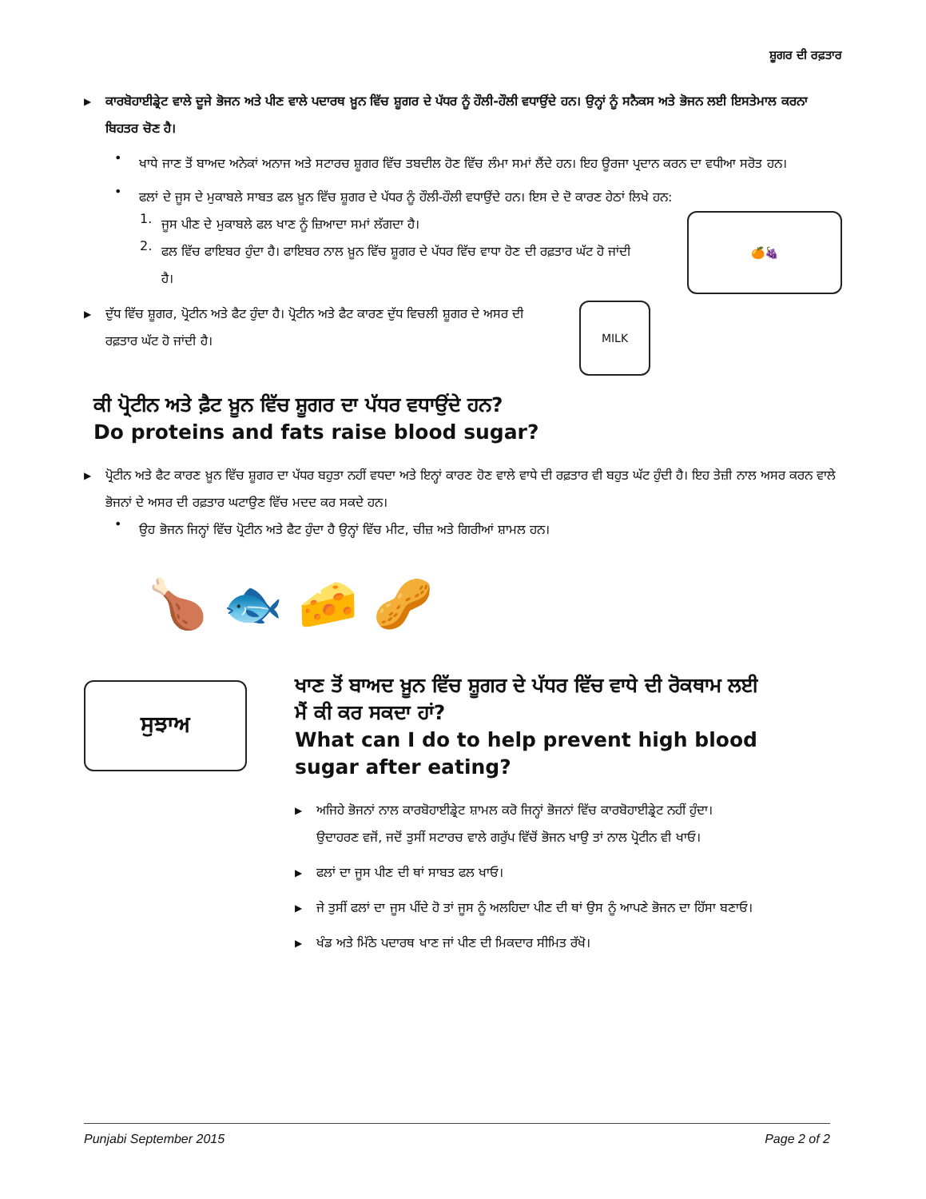ਸ਼ੂਗਰ ਦੀ ਰਫ਼ਤਾਰ
▶
ਕਾਰਬੋਹਾਈਡ੍ਰੇਟ ਵਾਲੇ ਦੂਜੇ ਭੋਜਨ ਅਤੇ ਪੀਣ ਵਾਲੇ ਪਦਾਰਥ ਖ਼ੂਨ ਵਿੱਚ ਸ਼ੂਗਰ ਦੇ ਪੱਧਰ ਨੂੰ ਹੌਲੀ-ਹੌਲੀ ਵਧਾਉਂਦੇ ਹਨ। ਉਨ੍ਹਾਂ ਨੂੰ ਸਨੈਕਸ ਅਤੇ ਭੋਜਨ ਲਈ ਇਸਤੇਮਾਲ ਕਰਨਾ ਬਿਹਤਰ ਚੋਣ ਹੈ।
•
ਖਾਧੇ ਜਾਣ ਤੋਂ ਬਾਅਦ ਅਨੇਕਾਂ ਅਨਾਜ ਅਤੇ ਸਟਾਰਚ ਸ਼ੂਗਰ ਵਿੱਚ ਤਬਦੀਲ ਹੋਣ ਵਿੱਚ ਲੰਮਾ ਸਮਾਂ ਲੈਂਦੇ ਹਨ। ਇਹ ਊਰਜਾ ਪ੍ਰਦਾਨ ਕਰਨ ਦਾ ਵਧੀਆ ਸਰੋਤ ਹਨ।
•
ਫਲਾਂ ਦੇ ਜੂਸ ਦੇ ਮੁਕਾਬਲੇ ਸਾਬਤ ਫਲ ਖ਼ੂਨ ਵਿੱਚ ਸ਼ੂਗਰ ਦੇ ਪੱਧਰ ਨੂੰ ਹੌਲੀ-ਹੌਲੀ ਵਧਾਉਂਦੇ ਹਨ। ਇਸ ਦੇ ਦੋ ਕਾਰਣ ਹੇਠਾਂ ਲਿਖੇ ਹਨ:
1.
ਜੂਸ ਪੀਣ ਦੇ ਮੁਕਾਬਲੇ ਫਲ ਖਾਣ ਨੂੰ ਜ਼ਿਆਦਾ ਸਮਾਂ ਲੱਗਦਾ ਹੈ।
2.
ਫਲ ਵਿੱਚ ਫਾਇਬਰ ਹੁੰਦਾ ਹੈ। ਫਾਇਬਰ ਨਾਲ ਖ਼ੂਨ ਵਿੱਚ ਸ਼ੂਗਰ ਦੇ ਪੱਧਰ ਵਿੱਚ ਵਾਧਾ ਹੋਣ ਦੀ ਰਫ਼ਤਾਰ ਘੱਟ ਹੋ ਜਾਂਦੀ ਹੈ।
🍊🍇
▶
ਦੁੱਧ ਵਿੱਚ ਸ਼ੂਗਰ, ਪ੍ਰੋਟੀਨ ਅਤੇ ਫੈਟ ਹੁੰਦਾ ਹੈ। ਪ੍ਰੋਟੀਨ ਅਤੇ ਫੈਟ ਕਾਰਣ ਦੁੱਧ ਵਿਚਲੀ ਸ਼ੂਗਰ ਦੇ ਅਸਰ ਦੀ ਰਫ਼ਤਾਰ ਘੱਟ ਹੋ ਜਾਂਦੀ ਹੈ।
MILK
ਕੀ ਪ੍ਰੋਟੀਨ ਅਤੇ ਫ਼ੈਟ ਖ਼ੂਨ ਵਿੱਚ ਸ਼ੂਗਰ ਦਾ ਪੱਧਰ ਵਧਾਉਂਦੇ ਹਨ?
Do proteins and fats raise blood sugar?
▶
ਪ੍ਰੋਟੀਨ ਅਤੇ ਫੈਟ ਕਾਰਣ ਖ਼ੂਨ ਵਿੱਚ ਸ਼ੂਗਰ ਦਾ ਪੱਧਰ ਬਹੁਤਾ ਨਹੀਂ ਵਧਦਾ ਅਤੇ ਇਨ੍ਹਾਂ ਕਾਰਣ ਹੋਣ ਵਾਲੇ ਵਾਧੇ ਦੀ ਰਫ਼ਤਾਰ ਵੀ ਬਹੁਤ ਘੱਟ ਹੁੰਦੀ ਹੈ। ਇਹ ਤੇਜ਼ੀ ਨਾਲ ਅਸਰ ਕਰਨ ਵਾਲੇ ਭੋਜਨਾਂ ਦੇ ਅਸਰ ਦੀ ਰਫ਼ਤਾਰ ਘਟਾਉਣ ਵਿੱਚ ਮਦਦ ਕਰ ਸਕਦੇ ਹਨ।
•
ਉਹ ਭੋਜਨ ਜਿਨ੍ਹਾਂ ਵਿੱਚ ਪ੍ਰੋਟੀਨ ਅਤੇ ਫੈਟ ਹੁੰਦਾ ਹੈ ਉਨ੍ਹਾਂ ਵਿੱਚ ਮੀਟ, ਚੀਜ਼ ਅਤੇ ਗਿਰੀਆਂ ਸ਼ਾਮਲ ਹਨ।
🍗 🐟 🧀 🥜
ਸੁਝਾਅ
ਖਾਣ ਤੋਂ ਬਾਅਦ ਖ਼ੂਨ ਵਿੱਚ ਸ਼ੂਗਰ ਦੇ ਪੱਧਰ ਵਿੱਚ ਵਾਧੇ ਦੀ ਰੋਕਥਾਮ ਲਈ ਮੈਂ ਕੀ ਕਰ ਸਕਦਾ ਹਾਂ?
What can I do to help prevent high blood sugar after eating?
▶
ਅਜਿਹੇ ਭੋਜਨਾਂ ਨਾਲ ਕਾਰਬੋਹਾਈਡ੍ਰੇਟ ਸ਼ਾਮਲ ਕਰੋ ਜਿਨ੍ਹਾਂ ਭੋਜਨਾਂ ਵਿੱਚ ਕਾਰਬੋਹਾਈਡ੍ਰੇਟ ਨਹੀਂ ਹੁੰਦਾ। ਉਦਾਹਰਣ ਵਜੋਂ, ਜਦੋਂ ਤੁਸੀਂ ਸਟਾਰਚ ਵਾਲੇ ਗਰੁੱਪ ਵਿੱਚੋਂ ਭੋਜਨ ਖਾਉ ਤਾਂ ਨਾਲ ਪ੍ਰੋਟੀਨ ਵੀ ਖਾਓ।
▶
ਫਲਾਂ ਦਾ ਜੂਸ ਪੀਣ ਦੀ ਥਾਂ ਸਾਬਤ ਫਲ ਖਾਓ।
▶
ਜੇ ਤੁਸੀਂ ਫਲਾਂ ਦਾ ਜੂਸ ਪੀਂਦੇ ਹੋ ਤਾਂ ਜੂਸ ਨੂੰ ਅਲਹਿਦਾ ਪੀਣ ਦੀ ਥਾਂ ਉਸ ਨੂੰ ਆਪਣੇ ਭੋਜਨ ਦਾ ਹਿੱਸਾ ਬਣਾਓ।
▶
ਖੰਡ ਅਤੇ ਮਿੱਠੇ ਪਦਾਰਥ ਖਾਣ ਜਾਂ ਪੀਣ ਦੀ ਮਿਕਦਾਰ ਸੀਮਿਤ ਰੱਖੋ।
Punjabi September 2015 Page 2 of 2